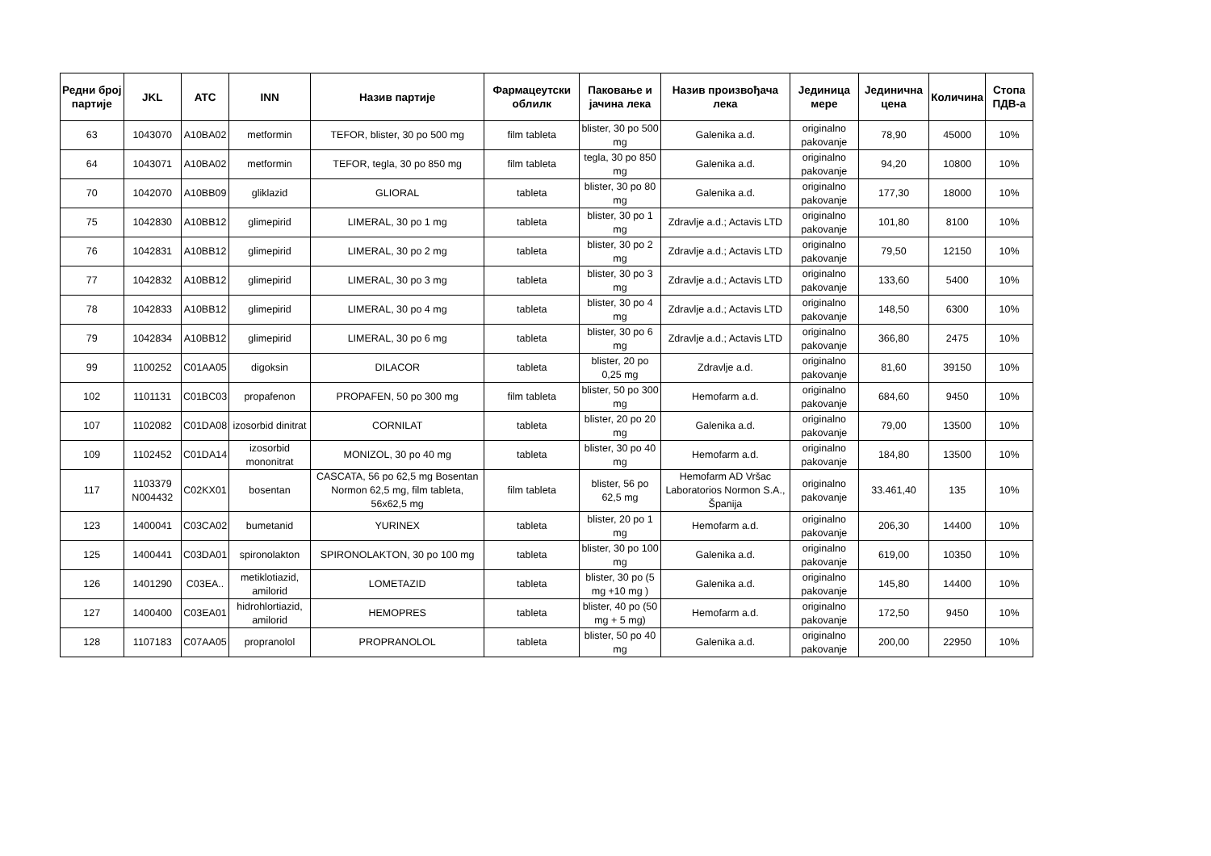| Редни број партије | JKL | ATC | INN | Назив партије | Фармацеутски облилк | Паковање и јачина лека | Назив произвођача лека | Јединица мере | Јединична цена | Количина | Стопа ПДВ-а |
| --- | --- | --- | --- | --- | --- | --- | --- | --- | --- | --- | --- |
| 63 | 1043070 | A10BA02 | metformin | TEFOR, blister, 30 po 500 mg | film tableta | blister, 30 po 500 mg | Galenika a.d. | originalno pakovanje | 78,90 | 45000 | 10% |
| 64 | 1043071 | A10BA02 | metformin | TEFOR, tegla, 30 po 850 mg | film tableta | tegla, 30 po 850 mg | Galenika a.d. | originalno pakovanje | 94,20 | 10800 | 10% |
| 70 | 1042070 | A10BB09 | gliklazid | GLIORAL | tableta | blister, 30 po 80 mg | Galenika a.d. | originalno pakovanje | 177,30 | 18000 | 10% |
| 75 | 1042830 | A10BB12 | glimepirid | LIMERAL, 30 po 1 mg | tableta | blister, 30 po 1 mg | Zdravlje a.d.; Actavis LTD | originalno pakovanje | 101,80 | 8100 | 10% |
| 76 | 1042831 | A10BB12 | glimepirid | LIMERAL, 30 po 2 mg | tableta | blister, 30 po 2 mg | Zdravlje a.d.; Actavis LTD | originalno pakovanje | 79,50 | 12150 | 10% |
| 77 | 1042832 | A10BB12 | glimepirid | LIMERAL, 30 po 3 mg | tableta | blister, 30 po 3 mg | Zdravlje a.d.; Actavis LTD | originalno pakovanje | 133,60 | 5400 | 10% |
| 78 | 1042833 | A10BB12 | glimepirid | LIMERAL, 30 po 4 mg | tableta | blister, 30 po 4 mg | Zdravlje a.d.; Actavis LTD | originalno pakovanje | 148,50 | 6300 | 10% |
| 79 | 1042834 | A10BB12 | glimepirid | LIMERAL, 30 po 6 mg | tableta | blister, 30 po 6 mg | Zdravlje a.d.; Actavis LTD | originalno pakovanje | 366,80 | 2475 | 10% |
| 99 | 1100252 | C01AA05 | digoksin | DILACOR | tableta | blister, 20 po 0,25 mg | Zdravlje a.d. | originalno pakovanje | 81,60 | 39150 | 10% |
| 102 | 1101131 | C01BC03 | propafenon | PROPAFEN, 50 po 300 mg | film tableta | blister, 50 po 300 mg | Hemofarm a.d. | originalno pakovanje | 684,60 | 9450 | 10% |
| 107 | 1102082 | C01DA08 | izosorbid dinitrat | CORNILAT | tableta | blister, 20 po 20 mg | Galenika a.d. | originalno pakovanje | 79,00 | 13500 | 10% |
| 109 | 1102452 | C01DA14 | izosorbid mononitrat | MONIZOL, 30 po 40 mg | tableta | blister, 30 po 40 mg | Hemofarm a.d. | originalno pakovanje | 184,80 | 13500 | 10% |
| 117 | 1103379 N004432 | C02KX01 | bosentan | CASCATA, 56 po 62,5 mg Bosentan Normon 62,5 mg, film tableta, 56x62,5 mg | film tableta | blister, 56 po 62,5 mg | Hemofarm AD Vršac Laboratorios Normon S.A., Španija | originalno pakovanje | 33.461,40 | 135 | 10% |
| 123 | 1400041 | C03CA02 | bumetanid | YURINEX | tableta | blister, 20 po 1 mg | Hemofarm a.d. | originalno pakovanje | 206,30 | 14400 | 10% |
| 125 | 1400441 | C03DA01 | spironolakton | SPIRONOLAKTON, 30 po 100 mg | tableta | blister, 30 po 100 mg | Galenika a.d. | originalno pakovanje | 619,00 | 10350 | 10% |
| 126 | 1401290 | C03EA.. | metiklotiazid, amilorid | LOMETAZID | tableta | blister, 30 po (5 mg +10 mg ) | Galenika a.d. | originalno pakovanje | 145,80 | 14400 | 10% |
| 127 | 1400400 | C03EA01 | hidrohlortiazid, amilorid | HEMOPRES | tableta | blister, 40 po (50 mg + 5 mg) | Hemofarm a.d. | originalno pakovanje | 172,50 | 9450 | 10% |
| 128 | 1107183 | C07AA05 | propranolol | PROPRANOLOL | tableta | blister, 50 po 40 mg | Galenika a.d. | originalno pakovanje | 200,00 | 22950 | 10% |